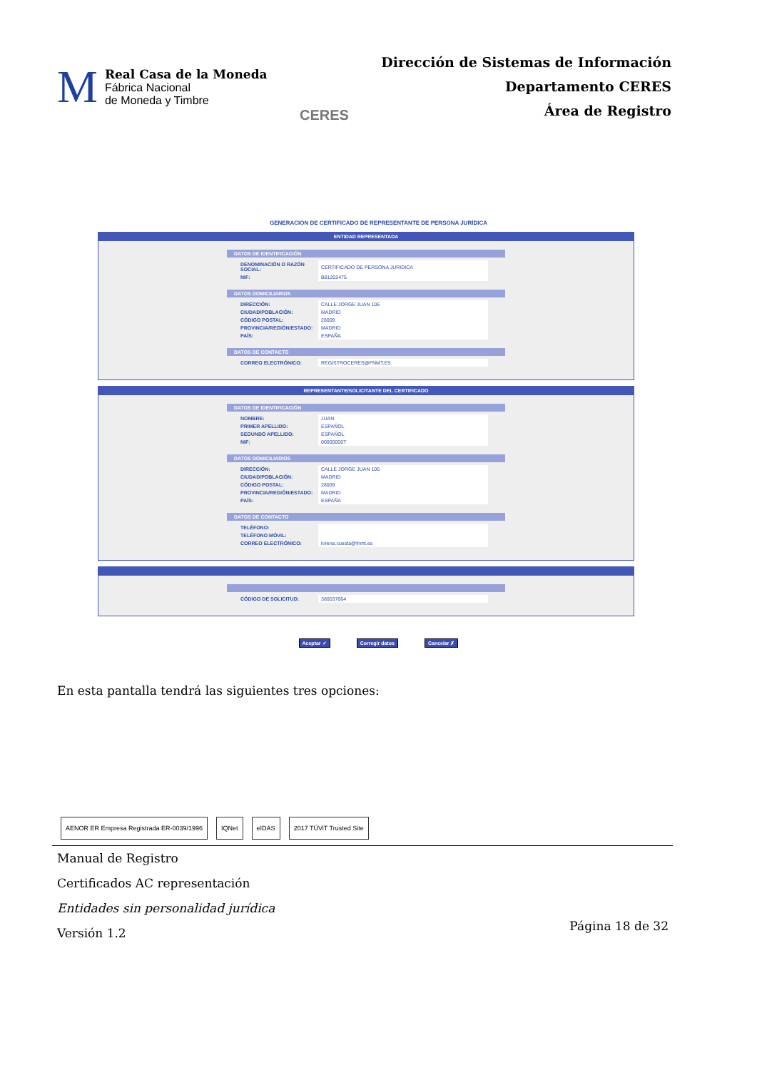M
Real Casa de la Moneda
Fábrica Nacional
de Moneda y Timbre
CERES
Dirección de Sistemas de Información
Departamento CERES
Área de Registro
GENERACIÓN DE CERTIFICADO DE REPRESENTANTE DE PERSONA JURÍDICA
ENTIDAD REPRESENTADA
DATOS DE IDENTIFICACIÓN
| DENOMINACIÓN O RAZÓN SOCIAL: | CERTIFICADO DE PERSONA JURIDICA |
| NIF: | B81202475 |
DATOS DOMICILIARIOS
| DIRECCIÓN: | CALLE JORGE JUAN 106 |
| CIUDAD/POBLACIÓN: | MADRID |
| CÓDIGO POSTAL: | 28009 |
| PROVINCIA/REGIÓN/ESTADO: | MADRID |
| PAÍS: | ESPAÑA |
DATOS DE CONTACTO
| CORREO ELECTRÓNICO: | REGISTROCERES@FNMT.ES |
REPRESENTANTE/SOLICITANTE DEL CERTIFICADO
DATOS DE IDENTIFICACIÓN
| NOMBRE: | JUAN |
| PRIMER APELLIDO: | ESPAÑOL |
| SEGUNDO APELLIDO: | ESPAÑOL |
| NIF: | 00000000T |
DATOS DOMICILIARIOS
| DIRECCIÓN: | CALLE JORGE JUAN 106 |
| CIUDAD/POBLACIÓN: | MADRID |
| CÓDIGO POSTAL: | 28009 |
| PROVINCIA/REGIÓN/ESTADO: | MADRID |
| PAÍS: | ESPAÑA |
DATOS DE CONTACTO
| TELÉFONO: | |
| TELÉFONO MÓVIL: | |
| CORREO ELECTRÓNICO: | lorena.cuesta@fnmt.es |
| CÓDIGO DE SOLICITUD: | 380037664 |
Aceptar ✓ Corregir datos Cancelar ✗
En esta pantalla tendrá las siguientes tres opciones:
AENOR ER Empresa Registrada ER-0039/1996
IQNet eIDAS 2017 TÜViT Trusted Site
Manual de Registro
Certificados AC representación
Entidades sin personalidad jurídica
Versión 1.2
Página 18 de 32